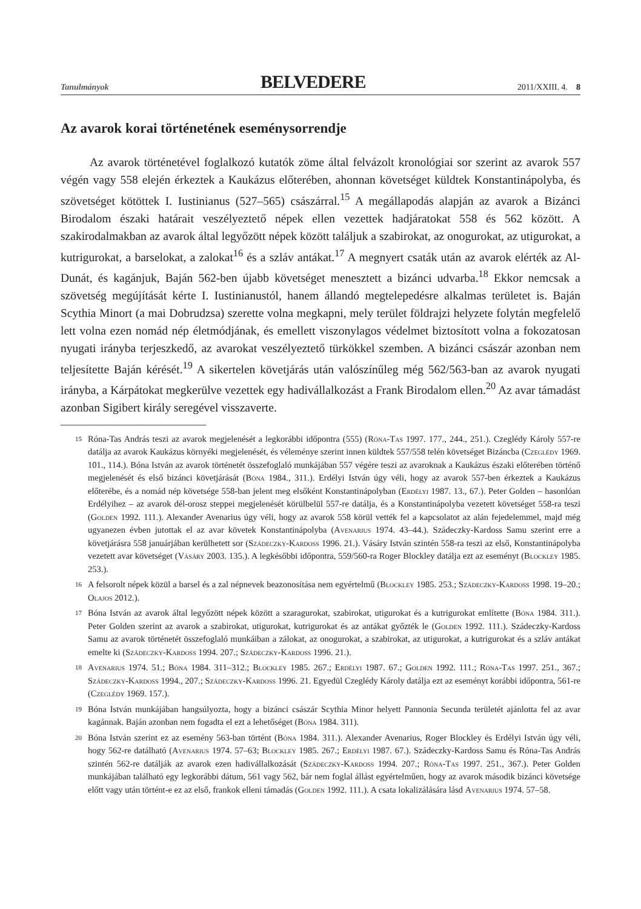Tanulmányok BELVEDERE 2011/XXIII. 4. 8
Az avarok korai történetének eseménysorrendje
Az avarok történetével foglalkozó kutatók zöme által felvázolt kronológiai sor szerint az avarok 557 végén vagy 558 elején érkeztek a Kaukázus előterében, ahonnan követséget küldtek Konstantinápolyba, és szövetséget kötöttek I. Iustinianus (527–565) császárral.<sup>15</sup> A megállapodás alapján az avarok a Bizánci Birodalom északi határait veszélyeztető népek ellen vezettek hadjáratokat 558 és 562 között. A szakirodalmakban az avarok által legyőzött népek között találjuk a szabirokat, az onogurokat, az utigurokat, a kutrigurokat, a barselokat, a zalokat<sup>16</sup> és a szláv antákat.<sup>17</sup> A megnyert csaták után az avarok elérték az Al-Dunát, és kagánjuk, Baján 562-ben újabb követséget menesztett a bizánci udvarba.<sup>18</sup> Ekkor nemcsak a szövetség megújítását kérte I. Iustinianustól, hanem állandó megtelepedésre alkalmas területet is. Baján Scythia Minort (a mai Dobrudzsa) szerette volna megkapni, mely terület földrajzi helyzete folytán megfelelő lett volna ezen nomád nép életmódjának, és emellett viszonylagos védelmet biztosított volna a fokozatosan nyugati irányba terjeszkedő, az avarokat veszélyeztető türkökkel szemben. A bizánci császár azonban nem teljesítette Baján kérését.<sup>19</sup> A sikertelen követjárás után valószínűleg még 562/563-ban az avarok nyugati irányba, a Kárpátokat megkerülve vezettek egy hadivállalkozást a Frank Birodalom ellen.<sup>20</sup> Az avar támadást azonban Sigibert király seregével visszaverte.
15 Róna-Tas András teszi az avarok megjelenését a legkorábbi időpontra (555) (Róna-Tas 1997. 177., 244., 251.). Czeglédy Károly 557-re datálja az avarok Kaukázus környéki megjelenését, és véleménye szerint innen küldtek 557/558 telén követséget Bizáncba (Czeglédy 1969. 101., 114.). Bóna István az avarok történetét összefoglaló munkájában 557 végére teszi az avaroknak a Kaukázus északi előterében történő megjelenését és első bizánci követjárását (Bóna 1984., 311.). Erdélyi István úgy véli, hogy az avarok 557-ben érkeztek a Kaukázus előterébe, és a nomád nép követsége 558-ban jelent meg elsőként Konstantinápolyban (Erdélyi 1987. 13., 67.). Peter Golden – hasonlóan Erdélyihez – az avarok dél-orosz steppei megjelenését körülbelül 557-re datálja, és a Konstantinápolyba vezetett követséget 558-ra teszi (Golden 1992. 111.). Alexander Avenarius úgy véli, hogy az avarok 558 körül vették fel a kapcsolatot az alán fejedelemmel, majd még ugyanezen évben jutottak el az avar követek Konstantinápolyba (Avenarius 1974. 43–44.). Szádeczky-Kardoss Samu szerint erre a követjárásra 558 januárjában kerülhetett sor (Szádeczky-Kardoss 1996. 21.). Vásáry István szintén 558-ra teszi az első, Konstantinápolyba vezetett avar követséget (Vásáry 2003. 135.). A legkésőbbi időpontra, 559/560-ra Roger Blockley datálja ezt az eseményt (Blockley 1985. 253.).
16 A felsorolt népek közül a barsel és a zal népnevek beazonosítása nem egyértelmű (Blockley 1985. 253.; Szádeczky-Kardoss 1998. 19–20.; Olajos 2012.).
17 Bóna István az avarok által legyőzött népek között a szaragurokat, szabirokat, utigurokat és a kutrigurokat említette (Bóna 1984. 311.). Peter Golden szerint az avarok a szabirokat, utigurokat, kutrigurokat és az antákat győzték le (Golden 1992. 111.). Szádeczky-Kardoss Samu az avarok történetét összefoglaló munkáiban a zálokat, az onogurokat, a szabirokat, az utigurokat, a kutrigurokat és a szláv antákat emelte ki (Szádeczky-Kardoss 1994. 207.; Szádeczky-Kardoss 1996. 21.).
18 Avenarius 1974. 51.; Bóna 1984. 311–312.; Blockley 1985. 267.; Erdélyi 1987. 67.; Golden 1992. 111.; Róna-Tas 1997. 251., 367.; Szádeczky-Kardoss 1994., 207.; Szádeczky-Kardoss 1996. 21. Egyedül Czeglédy Károly datálja ezt az eseményt korábbi időpontra, 561-re (Czeglédy 1969. 157.).
19 Bóna István munkájában hangsúlyozta, hogy a bizánci császár Scythia Minor helyett Pannonia Secunda területét ajánlotta fel az avar kagánnak. Baján azonban nem fogadta el ezt a lehetőséget (Bóna 1984. 311).
20 Bóna István szerint ez az esemény 563-ban történt (Bóna 1984. 311.). Alexander Avenarius, Roger Blockley és Erdélyi István úgy véli, hogy 562-re datálható (Avenarius 1974. 57–63; Blockley 1985. 267.; Erdélyi 1987. 67.). Szádeczky-Kardoss Samu és Róna-Tas András szintén 562-re datálják az avarok ezen hadivállalkozását (Szádeczky-Kardoss 1994. 207.; Róna-Tas 1997. 251., 367.). Peter Golden munkájában található egy legkorábbi dátum, 561 vagy 562, bár nem foglal állást egyértelműen, hogy az avarok második bizánci követsége előtt vagy után történt-e ez az első, frankok elleni támadás (Golden 1992. 111.). A csata lokalizálására lásd Avenarius 1974. 57–58.